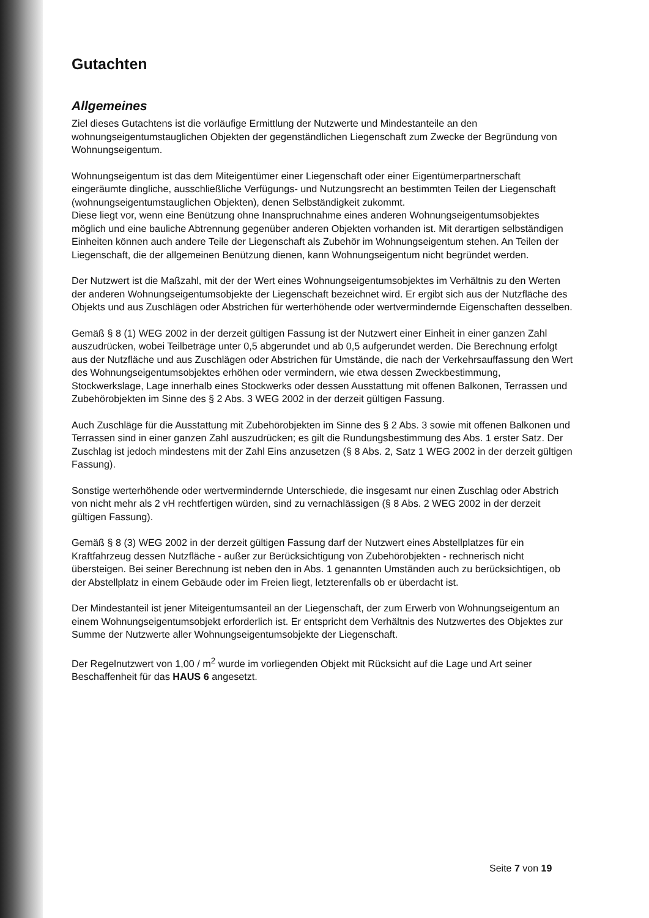Gutachten
Allgemeines
Ziel dieses Gutachtens ist die vorläufige Ermittlung der Nutzwerte und Mindestanteile an den wohnungseigentumstauglichen Objekten der gegenständlichen Liegenschaft zum Zwecke der Begründung von Wohnungseigentum.
Wohnungseigentum ist das dem Miteigentümer einer Liegenschaft oder einer Eigentümerpartnerschaft eingeräumte dingliche, ausschließliche Verfügungs- und Nutzungsrecht an bestimmten Teilen der Liegenschaft (wohnungseigentumstauglichen Objekten), denen Selbständigkeit zukommt.
Diese liegt vor, wenn eine Benützung ohne Inanspruchnahme eines anderen Wohnungseigentumsobjektes möglich und eine bauliche Abtrennung gegenüber anderen Objekten vorhanden ist. Mit derartigen selbständigen Einheiten können auch andere Teile der Liegenschaft als Zubehör im Wohnungseigentum stehen. An Teilen der Liegenschaft, die der allgemeinen Benützung dienen, kann Wohnungseigentum nicht begründet werden.
Der Nutzwert ist die Maßzahl, mit der der Wert eines Wohnungseigentumsobjektes im Verhältnis zu den Werten der anderen Wohnungseigentumsobjekte der Liegenschaft bezeichnet wird. Er ergibt sich aus der Nutzfläche des Objekts und aus Zuschlägen oder Abstrichen für werterhöhende oder wertvermindernde Eigenschaften desselben.
Gemäß § 8 (1) WEG 2002 in der derzeit gültigen Fassung ist der Nutzwert einer Einheit in einer ganzen Zahl auszudrücken, wobei Teilbeträge unter 0,5 abgerundet und ab 0,5 aufgerundet werden. Die Berechnung erfolgt aus der Nutzfläche und aus Zuschlägen oder Abstrichen für Umstände, die nach der Verkehrsauffassung den Wert des Wohnungseigentumsobjektes erhöhen oder vermindern, wie etwa dessen Zweckbestimmung, Stockwerkslage, Lage innerhalb eines Stockwerks oder dessen Ausstattung mit offenen Balkonen, Terrassen und Zubehörobjekten im Sinne des § 2 Abs. 3 WEG 2002 in der derzeit gültigen Fassung.
Auch Zuschläge für die Ausstattung mit Zubehörobjekten im Sinne des § 2 Abs. 3 sowie mit offenen Balkonen und Terrassen sind in einer ganzen Zahl auszudrücken; es gilt die Rundungsbestimmung des Abs. 1 erster Satz. Der Zuschlag ist jedoch mindestens mit der Zahl Eins anzusetzen (§ 8 Abs. 2, Satz 1 WEG 2002 in der derzeit gültigen Fassung).
Sonstige werterhöhende oder wertvermindernde Unterschiede, die insgesamt nur einen Zuschlag oder Abstrich von nicht mehr als 2 vH rechtfertigen würden, sind zu vernachlässigen (§ 8 Abs. 2 WEG 2002 in der derzeit gültigen Fassung).
Gemäß § 8 (3) WEG 2002 in der derzeit gültigen Fassung darf der Nutzwert eines Abstellplatzes für ein Kraftfahrzeug dessen Nutzfläche - außer zur Berücksichtigung von Zubehörobjekten - rechnerisch nicht übersteigen. Bei seiner Berechnung ist neben den in Abs. 1 genannten Umständen auch zu berücksichtigen, ob der Abstellplatz in einem Gebäude oder im Freien liegt, letzterenfalls ob er überdacht ist.
Der Mindestanteil ist jener Miteigentumsanteil an der Liegenschaft, der zum Erwerb von Wohnungseigentum an einem Wohnungseigentumsobjekt erforderlich ist. Er entspricht dem Verhältnis des Nutzwertes des Objektes zur Summe der Nutzwerte aller Wohnungseigentumsobjekte der Liegenschaft.
Der Regelnutzwert von 1,00 / m<sup>2</sup> wurde im vorliegenden Objekt mit Rücksicht auf die Lage und Art seiner Beschaffenheit für das HAUS 6 angesetzt.
Seite 7 von 19